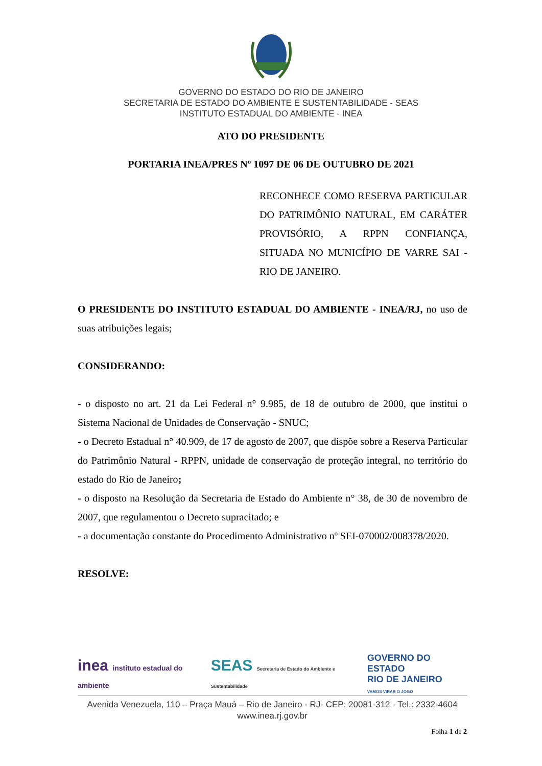GOVERNO DO ESTADO DO RIO DE JANEIRO
SECRETARIA DE ESTADO DO AMBIENTE E SUSTENTABILIDADE - SEAS
INSTITUTO ESTADUAL DO AMBIENTE - INEA
ATO DO PRESIDENTE
PORTARIA INEA/PRES Nº 1097 DE 06 DE OUTUBRO DE 2021
RECONHECE COMO RESERVA PARTICULAR DO PATRIMÔNIO NATURAL, EM CARÁTER PROVISÓRIO, A RPPN CONFIANÇA, SITUADA NO MUNICÍPIO DE VARRE SAI - RIO DE JANEIRO.
O PRESIDENTE DO INSTITUTO ESTADUAL DO AMBIENTE - INEA/RJ, no uso de suas atribuições legais;
CONSIDERANDO:
- o disposto no art. 21 da Lei Federal n° 9.985, de 18 de outubro de 2000, que institui o Sistema Nacional de Unidades de Conservação - SNUC;
- o Decreto Estadual n° 40.909, de 17 de agosto de 2007, que dispõe sobre a Reserva Particular do Patrimônio Natural - RPPN, unidade de conservação de proteção integral, no território do estado do Rio de Janeiro;
- o disposto na Resolução da Secretaria de Estado do Ambiente n° 38, de 30 de novembro de 2007, que regulamentou o Decreto supracitado; e
- a documentação constante do Procedimento Administrativo nº SEI-070002/008378/2020.
RESOLVE:
inea instituto estadual do ambiente SEAS Secretaria de Estado do Ambiente e Sustentabilidade GOVERNO DO ESTADO
RIO DE JANEIRO
VAMOS VIRAR O JOGO
Avenida Venezuela, 110 – Praça Mauá – Rio de Janeiro - RJ- CEP: 20081-312 - Tel.: 2332-4604
www.inea.rj.gov.br
Folha 1 de 2